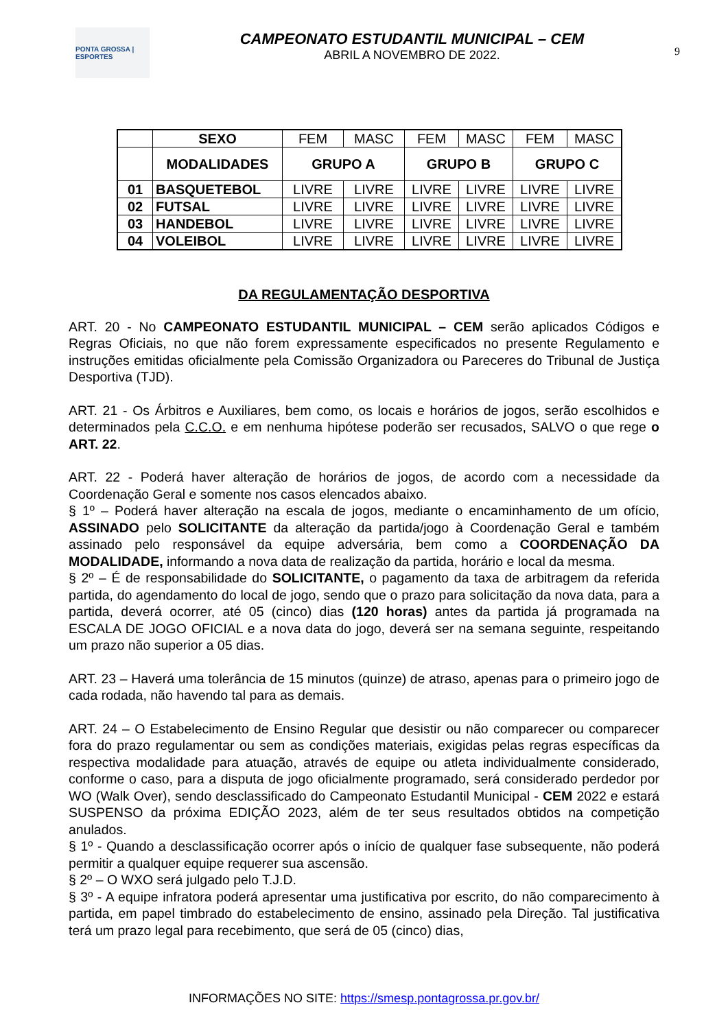PONTA GROSSA | ESPORTES
CAMPEONATO ESTUDANTIL MUNICIPAL – CEM
ABRIL A NOVEMBRO DE 2022.
9
| | SEXO | FEM | MASC | FEM | MASC | FEM | MASC |
| --- | --- | --- | --- | --- | --- | --- | --- |
| | MODALIDADES | GRUPO A | | GRUPO B | | GRUPO C | |
| 01 | BASQUETEBOL | LIVRE | LIVRE | LIVRE | LIVRE | LIVRE | LIVRE |
| 02 | FUTSAL | LIVRE | LIVRE | LIVRE | LIVRE | LIVRE | LIVRE |
| 03 | HANDEBOL | LIVRE | LIVRE | LIVRE | LIVRE | LIVRE | LIVRE |
| 04 | VOLEIBOL | LIVRE | LIVRE | LIVRE | LIVRE | LIVRE | LIVRE |
DA REGULAMENTAÇÃO DESPORTIVA
ART. 20 - No CAMPEONATO ESTUDANTIL MUNICIPAL – CEM serão aplicados Códigos e Regras Oficiais, no que não forem expressamente especificados no presente Regulamento e instruções emitidas oficialmente pela Comissão Organizadora ou Pareceres do Tribunal de Justiça Desportiva (TJD).
ART. 21 - Os Árbitros e Auxiliares, bem como, os locais e horários de jogos, serão escolhidos e determinados pela C.C.O. e em nenhuma hipótese poderão ser recusados, SALVO o que rege o ART. 22.
ART. 22 - Poderá haver alteração de horários de jogos, de acordo com a necessidade da Coordenação Geral e somente nos casos elencados abaixo.
§ 1º – Poderá haver alteração na escala de jogos, mediante o encaminhamento de um ofício, ASSINADO pelo SOLICITANTE da alteração da partida/jogo à Coordenação Geral e também assinado pelo responsável da equipe adversária, bem como a COORDENAÇÃO DA MODALIDADE, informando a nova data de realização da partida, horário e local da mesma.
§ 2º – É de responsabilidade do SOLICITANTE, o pagamento da taxa de arbitragem da referida partida, do agendamento do local de jogo, sendo que o prazo para solicitação da nova data, para a partida, deverá ocorrer, até 05 (cinco) dias (120 horas) antes da partida já programada na ESCALA DE JOGO OFICIAL e a nova data do jogo, deverá ser na semana seguinte, respeitando um prazo não superior a 05 dias.
ART. 23 – Haverá uma tolerância de 15 minutos (quinze) de atraso, apenas para o primeiro jogo de cada rodada, não havendo tal para as demais.
ART. 24 – O Estabelecimento de Ensino Regular que desistir ou não comparecer ou comparecer fora do prazo regulamentar ou sem as condições materiais, exigidas pelas regras específicas da respectiva modalidade para atuação, através de equipe ou atleta individualmente considerado, conforme o caso, para a disputa de jogo oficialmente programado, será considerado perdedor por WO (Walk Over), sendo desclassificado do Campeonato Estudantil Municipal - CEM 2022 e estará SUSPENSO da próxima EDIÇÃO 2023, além de ter seus resultados obtidos na competição anulados.
§ 1º - Quando a desclassificação ocorrer após o início de qualquer fase subsequente, não poderá permitir a qualquer equipe requerer sua ascensão.
§ 2º – O WXO será julgado pelo T.J.D.
§ 3º - A equipe infratora poderá apresentar uma justificativa por escrito, do não comparecimento à partida, em papel timbrado do estabelecimento de ensino, assinado pela Direção. Tal justificativa terá um prazo legal para recebimento, que será de 05 (cinco) dias,
INFORMAÇÕES NO SITE: https://smesp.pontagrossa.pr.gov.br/